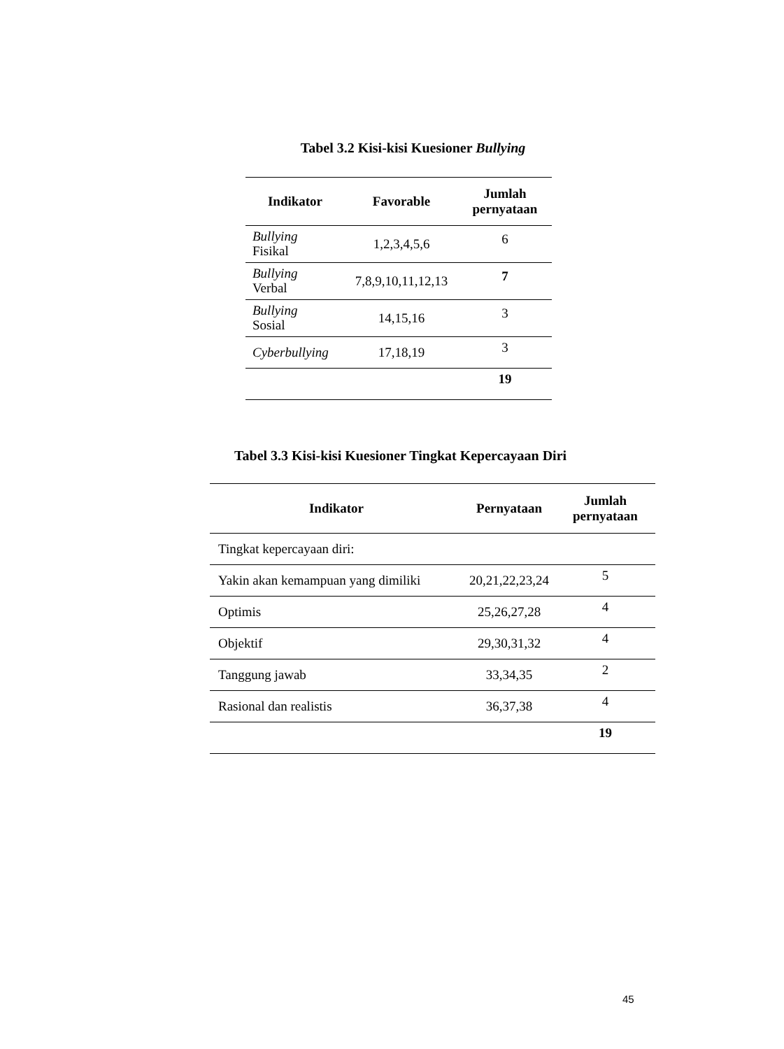Tabel 3.2 Kisi-kisi Kuesioner Bullying
| Indikator | Favorable | Jumlah pernyataan |
| --- | --- | --- |
| Bullying Fisikal | 1,2,3,4,5,6 | 6 |
| Bullying Verbal | 7,8,9,10,11,12,13 | 7 |
| Bullying Sosial | 14,15,16 | 3 |
| Cyberbullying | 17,18,19 | 3 |
| | | 19 |
Tabel 3.3 Kisi-kisi Kuesioner Tingkat Kepercayaan Diri
| Indikator | Pernyataan | Jumlah pernyataan |
| --- | --- | --- |
| Tingkat kepercayaan diri: | | |
| Yakin akan kemampuan yang dimiliki | 20,21,22,23,24 | 5 |
| Optimis | 25,26,27,28 | 4 |
| Objektif | 29,30,31,32 | 4 |
| Tanggung jawab | 33,34,35 | 2 |
| Rasional dan realistis | 36,37,38 | 4 |
| | | 19 |
45